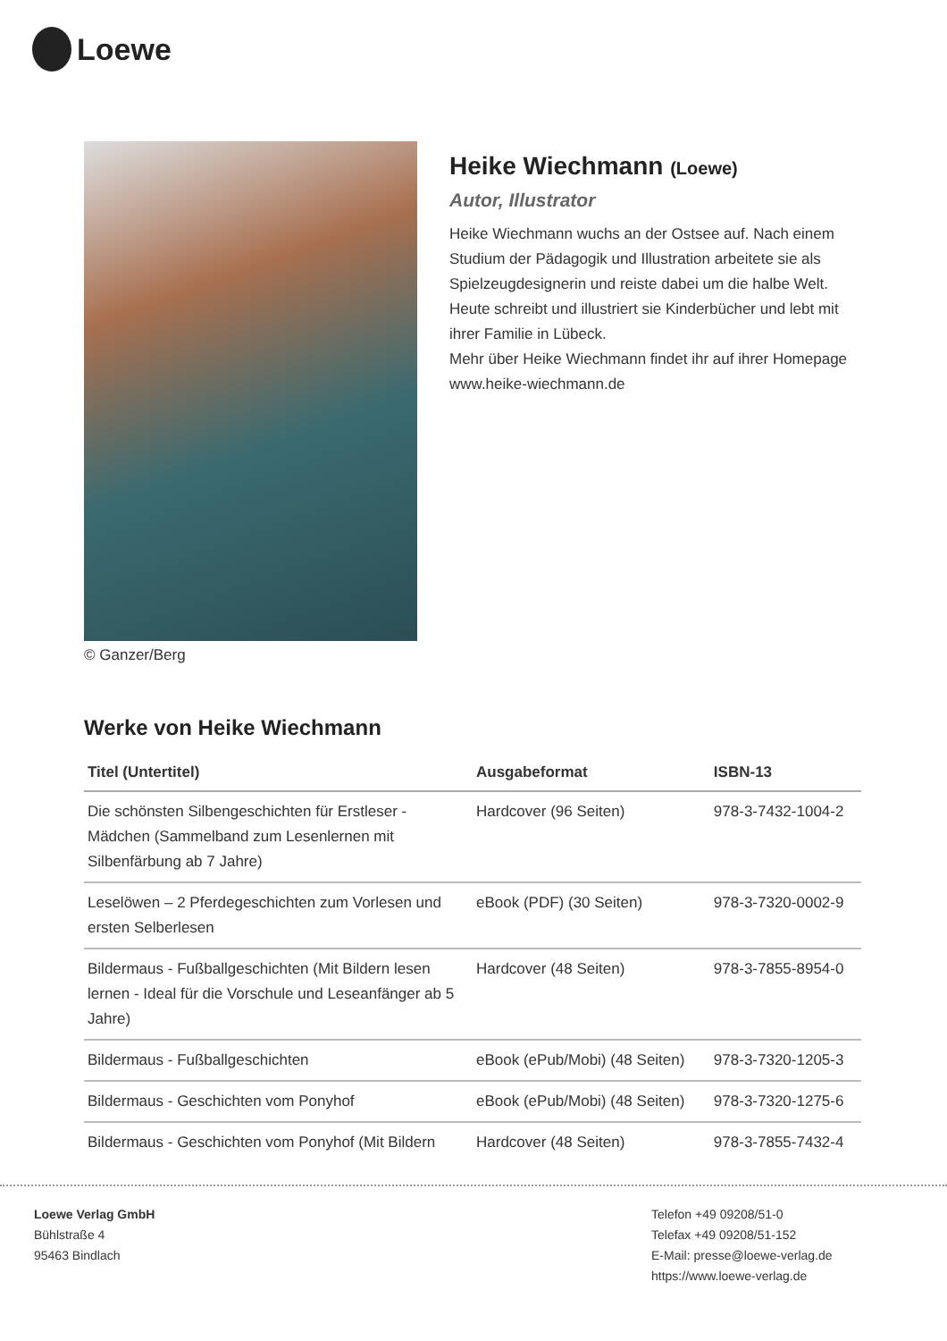Loewe
© Ganzer/Berg
Heike Wiechmann (Loewe)
Autor, Illustrator
Heike Wiechmann wuchs an der Ostsee auf. Nach einem Studium der Pädagogik und Illustration arbeitete sie als Spielzeugdesignerin und reiste dabei um die halbe Welt. Heute schreibt und illustriert sie Kinderbücher und lebt mit ihrer Familie in Lübeck.
Mehr über Heike Wiechmann findet ihr auf ihrer Homepage www.heike-wiechmann.de
Werke von Heike Wiechmann
| Titel (Untertitel) | Ausgabeformat | ISBN-13 |
| --- | --- | --- |
| Die schönsten Silbengeschichten für Erstleser - Mädchen (Sammelband zum Lesenlernen mit Silbenfärbung ab 7 Jahre) | Hardcover (96 Seiten) | 978-3-7432-1004-2 |
| Leselöwen – 2 Pferdegeschichten zum Vorlesen und ersten Selberlesen | eBook (PDF) (30 Seiten) | 978-3-7320-0002-9 |
| Bildermaus - Fußballgeschichten (Mit Bildern lesen lernen - Ideal für die Vorschule und Leseanfänger ab 5 Jahre) | Hardcover (48 Seiten) | 978-3-7855-8954-0 |
| Bildermaus - Fußballgeschichten | eBook (ePub/Mobi) (48 Seiten) | 978-3-7320-1205-3 |
| Bildermaus - Geschichten vom Ponyhof | eBook (ePub/Mobi) (48 Seiten) | 978-3-7320-1275-6 |
| Bildermaus - Geschichten vom Ponyhof (Mit Bildern | Hardcover (48 Seiten) | 978-3-7855-7432-4 |
Loewe Verlag GmbH
Bühlstraße 4
95463 Bindlach
Telefon +49 09208/51-0
Telefax +49 09208/51-152
E-Mail: presse@loewe-verlag.de
https://www.loewe-verlag.de